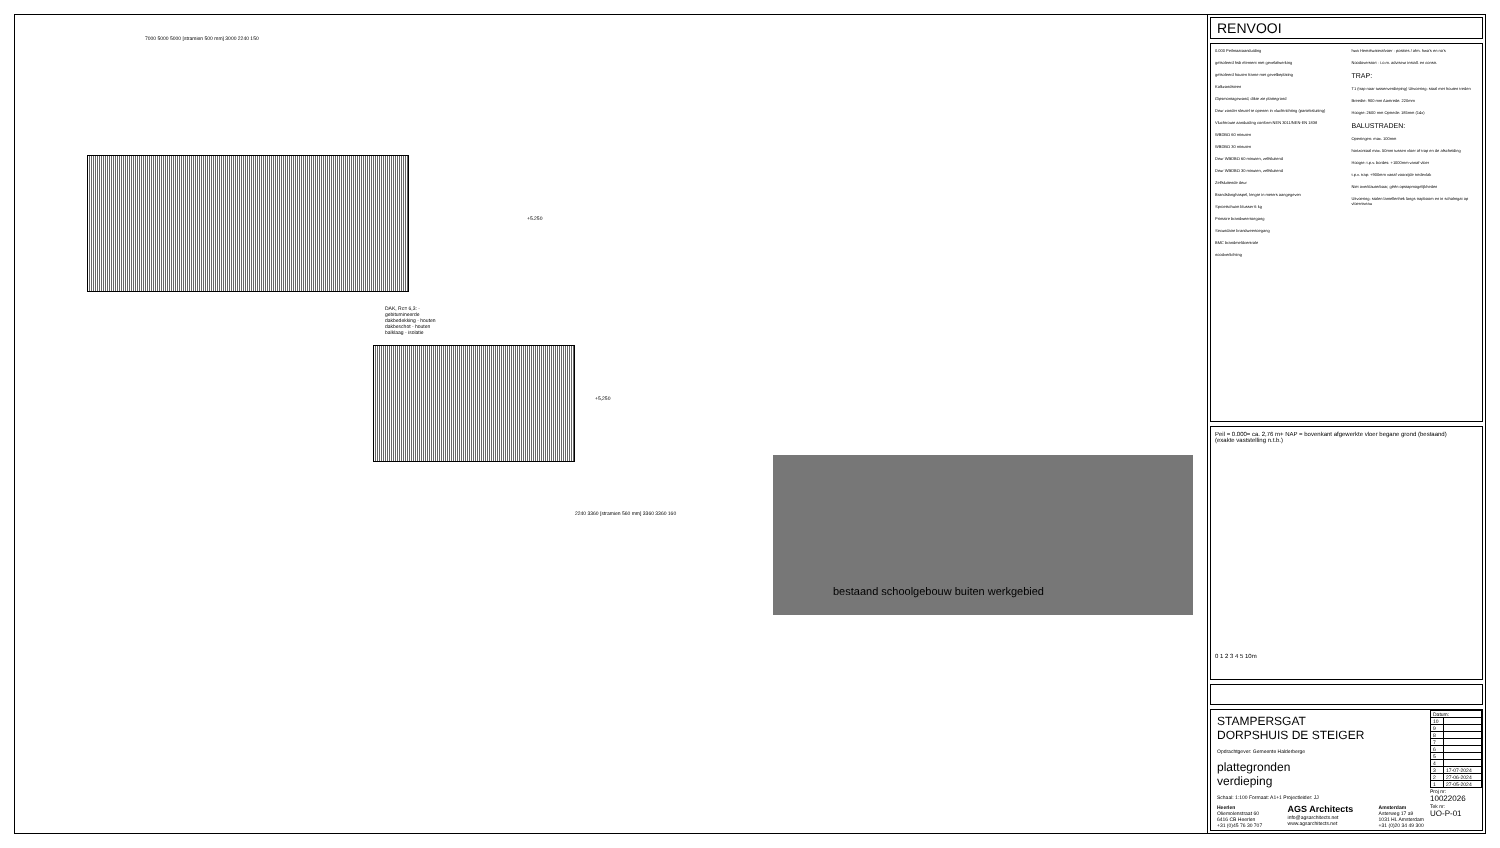7000 5000 5000 [stramien 500 mm] 3000 2240 150
DAK, Rc= 6,3: - gebitumineerde dakbedekking - houten dakbeschot - houten balklaag - isolatie
+5.250
+5,250
2240 3360 [stramien 560 mm] 3360 3360 160
bestaand schoolgebouw buiten werkgebied
RENVOOI
0.000 Peilmaataanduiding
geïsoleerd hsb element met gevelafwerking
geïsoleerd houten frame met gevelbeplating
Kalkzandsteen
Gipsmontagewand, dikte zie plattegrond
Deur zonder sleutel te openen in vluchtrichting (panieksluiting)
Vluchtroute aanduiding conform NEN 3011/NEN-EN 1838
WBDBO 60 minuten
WBDBO 30 minuten
Deur WBDBO 60 minuten, zelfsluitend
Deur WBDBO 30 minuten, zelfsluitend
Zelfsluitende deur
Brandslanghaspel, lengte in meters aangegeven
Sproeischuim blusser 6 kg
Primaire brandweertoegang
Secundaire brandweertoegang
BMC brandmeldcentrale
noodverlichting
hwa Hemelwaterafvoer · posities / afm. hwa's en no's
Noodoverstort · i.o.m. adviseur install. en constr.
TRAP:
T1 (trap naar tussenverdieping) Uitvoering: staal met houten treden
Breedte: 900 mm Aantrede: 220mm
Hoogte: 2600 mm Optrede: 185mm (14x)
BALUSTRADEN:
Openingen: max. 100mm
horizontaal max. 50mm tussen vloer of trap en de afscheiding
Hoogte: t.p.v. bordes: +1000mm vanaf vloer
t.p.v. trap: +900mm vanaf voorzijde tredevlak
Niet overklauterbaar, géén opstapmogelijkheden
Uitvoering: stalen lamellenhek langs trapboom en in schalmgat op vloerniveau
Peil = 0.000= ca. 2,76 m+ NAP = bovenkant afgewerkte vloer begane grond (bestaand)
(exakte vaststelling n.t.b.)
0 1 2 3 4 5 10m
STAMPERSGAT
DORPSHUIS DE STEIGER
Opdrachtgever: Gemeente Halderberge
plattegronden
verdieping
Schaal: 1:100 Formaat: A1+1 Projectleider: JJ
Heerlen
Oliemolenstraat 60
6416 CB Heerlen
+31 (0)45 76 30 707 AGS Architects
info@agsarchitects.net
www.agsarchitects.net Amsterdam
Asterweg 17 a9
1031 HL Amsterdam
+31 (0)20 34 49 300
| Datum: | |
| 10 | |
| 9 | |
| 8 | |
| 7 | |
| 6 | |
| 5 | |
| 4 | |
| 3 | 17-07-2024 |
| 2 | 27-06-2024 |
| 1 | 27-05-2024 |
Proj nr:
10022026
Tek nr:
UO-P-01